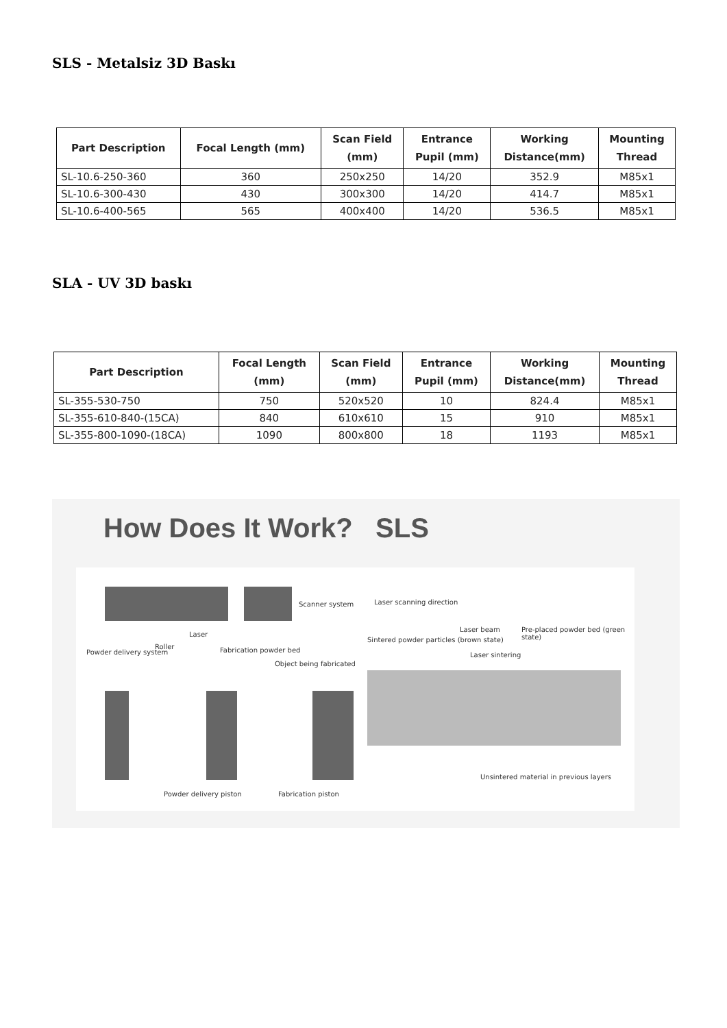SLS - Metalsiz 3D Baskı
| Part Description | Focal Length (mm) | Scan Field (mm) | Entrance Pupil (mm) | Working Distance(mm) | Mounting Thread |
| --- | --- | --- | --- | --- | --- |
| SL-10.6-250-360 | 360 | 250x250 | 14/20 | 352.9 | M85x1 |
| SL-10.6-300-430 | 430 | 300x300 | 14/20 | 414.7 | M85x1 |
| SL-10.6-400-565 | 565 | 400x400 | 14/20 | 536.5 | M85x1 |
SLA - UV 3D baskı
| Part Description | Focal Length (mm) | Scan Field (mm) | Entrance Pupil (mm) | Working Distance(mm) | Mounting Thread |
| --- | --- | --- | --- | --- | --- |
| SL-355-530-750 | 750 | 520x520 | 10 | 824.4 | M85x1 |
| SL-355-610-840-(15CA) | 840 | 610x610 | 15 | 910 | M85x1 |
| SL-355-800-1090-(18CA) | 1090 | 800x800 | 18 | 1193 | M85x1 |
How Does It Work? SLS
Scanner system
Laser
Roller
Powder delivery system Fabrication powder bed
Object being fabricated
Powder delivery piston Fabrication piston
Laser scanning direction
Laser beam Pre-placed powder bed (green state)
Sintered powder particles (brown state)
Laser sintering
Unsintered material in previous layers